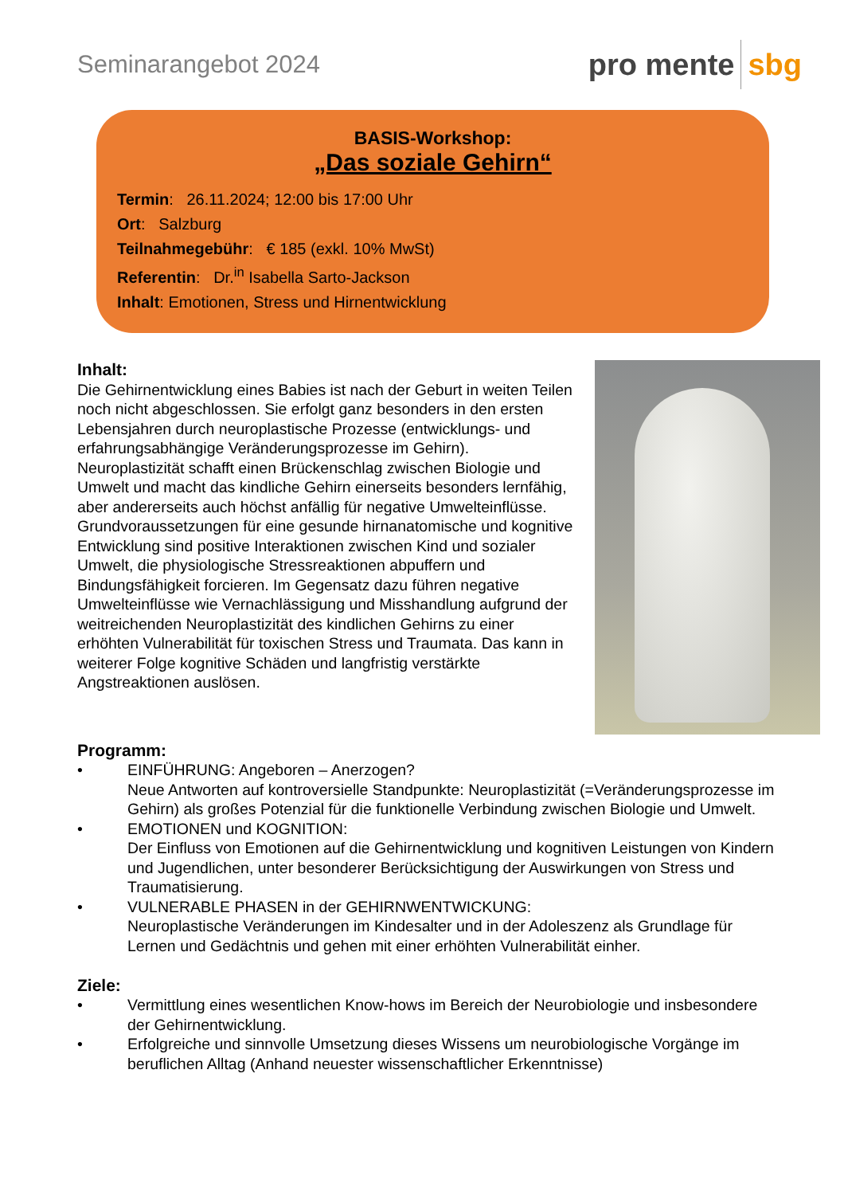Seminarangebot 2024
pro mente sbg
BASIS-Workshop:
„Das soziale Gehirn“
Termin: 26.11.2024; 12:00 bis 17:00 Uhr
Ort: Salzburg
Teilnahmegebühr: € 185 (exkl. 10% MwSt)
Referentin: Dr.<sup>in</sup> Isabella Sarto-Jackson
Inhalt: Emotionen, Stress und Hirnentwicklung
Inhalt:
Die Gehirnentwicklung eines Babies ist nach der Geburt in weiten Teilen noch nicht abgeschlossen. Sie erfolgt ganz besonders in den ersten Lebensjahren durch neuroplastische Prozesse (entwicklungs- und erfahrungsabhängige Veränderungsprozesse im Gehirn). Neuroplastizität schafft einen Brückenschlag zwischen Biologie und Umwelt und macht das kindliche Gehirn einerseits besonders lernfähig, aber andererseits auch höchst anfällig für negative Umwelteinflüsse. Grundvoraussetzungen für eine gesunde hirnanatomische und kognitive Entwicklung sind positive Interaktionen zwischen Kind und sozialer Umwelt, die physiologische Stressreaktionen abpuffern und Bindungsfähigkeit forcieren. Im Gegensatz dazu führen negative Umwelteinflüsse wie Vernachlässigung und Misshandlung aufgrund der weitreichenden Neuroplastizität des kindlichen Gehirns zu einer erhöhten Vulnerabilität für toxischen Stress und Traumata. Das kann in weiterer Folge kognitive Schäden und langfristig verstärkte Angstreaktionen auslösen.
Programm:
• EINFÜHRUNG: Angeboren – Anerzogen?
Neue Antworten auf kontroversielle Standpunkte: Neuroplastizität (=Veränderungsprozesse im Gehirn) als großes Potenzial für die funktionelle Verbindung zwischen Biologie und Umwelt.
• EMOTIONEN und KOGNITION:
Der Einfluss von Emotionen auf die Gehirnentwicklung und kognitiven Leistungen von Kindern und Jugendlichen, unter besonderer Berücksichtigung der Auswirkungen von Stress und Traumatisierung.
• VULNERABLE PHASEN in der GEHIRNWENTWICKUNG:
Neuroplastische Veränderungen im Kindesalter und in der Adoleszenz als Grundlage für Lernen und Gedächtnis und gehen mit einer erhöhten Vulnerabilität einher.
Ziele:
• Vermittlung eines wesentlichen Know-hows im Bereich der Neurobiologie und insbesondere der Gehirnentwicklung.
• Erfolgreiche und sinnvolle Umsetzung dieses Wissens um neurobiologische Vorgänge im beruflichen Alltag (Anhand neuester wissenschaftlicher Erkenntnisse)